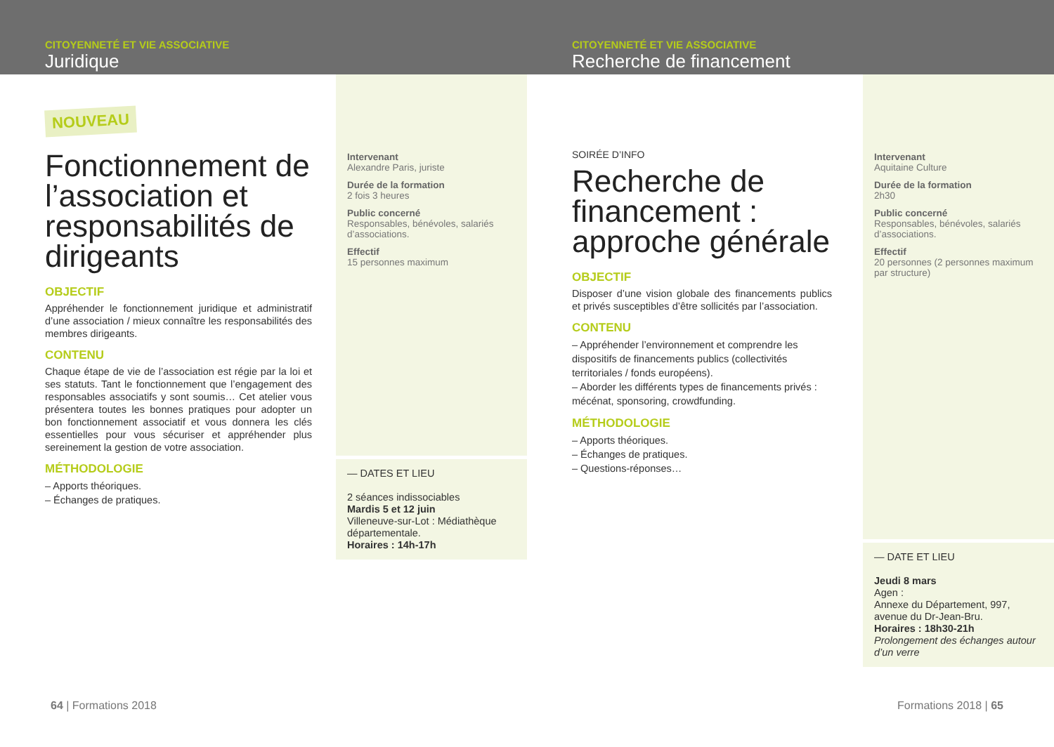CITOYENNETÉ ET VIE ASSOCIATIVE
Juridique
NOUVEAU
Fonctionnement de l’association et responsabilités de dirigeants
OBJECTIF
Appréhender le fonctionnement juridique et administratif d’une association / mieux connaître les responsabilités des membres dirigeants.
CONTENU
Chaque étape de vie de l’association est régie par la loi et ses statuts. Tant le fonctionnement que l’engagement des responsables associatifs y sont soumis… Cet atelier vous présentera toutes les bonnes pratiques pour adopter un bon fonctionnement associatif et vous donnera les clés essentielles pour vous sécuriser et appréhender plus sereinement la gestion de votre association.
MÉTHODOLOGIE
– Apports théoriques.
– Échanges de pratiques.
Intervenant
Alexandre Paris, juriste
Durée de la formation
2 fois 3 heures
Public concerné
Responsables, bénévoles, salariés d’associations.
Effectif
15 personnes maximum
— DATES ET LIEU
2 séances indissociables
Mardis 5 et 12 juin
Villeneuve-sur-Lot : Médiathèque départementale.
Horaires : 14h-17h
64 | Formations 2018
CITOYENNETÉ ET VIE ASSOCIATIVE
Recherche de financement
SOIRÉE D’INFO
Recherche de financement : approche générale
OBJECTIF
Disposer d’une vision globale des financements publics et privés susceptibles d’être sollicités par l’association.
CONTENU
– Appréhender l’environnement et comprendre les dispositifs de financements publics (collectivités territoriales / fonds européens).
– Aborder les différents types de financements privés : mécénat, sponsoring, crowdfunding.
MÉTHODOLOGIE
– Apports théoriques.
– Échanges de pratiques.
– Questions-réponses…
Intervenant
Aquitaine Culture
Durée de la formation
2h30
Public concerné
Responsables, bénévoles, salariés d’associations.
Effectif
20 personnes (2 personnes maximum par structure)
— DATE ET LIEU
Jeudi 8 mars
Agen :
Annexe du Département, 997, avenue du Dr-Jean-Bru.
Horaires : 18h30-21h
Prolongement des échanges autour d’un verre
Formations 2018 | 65